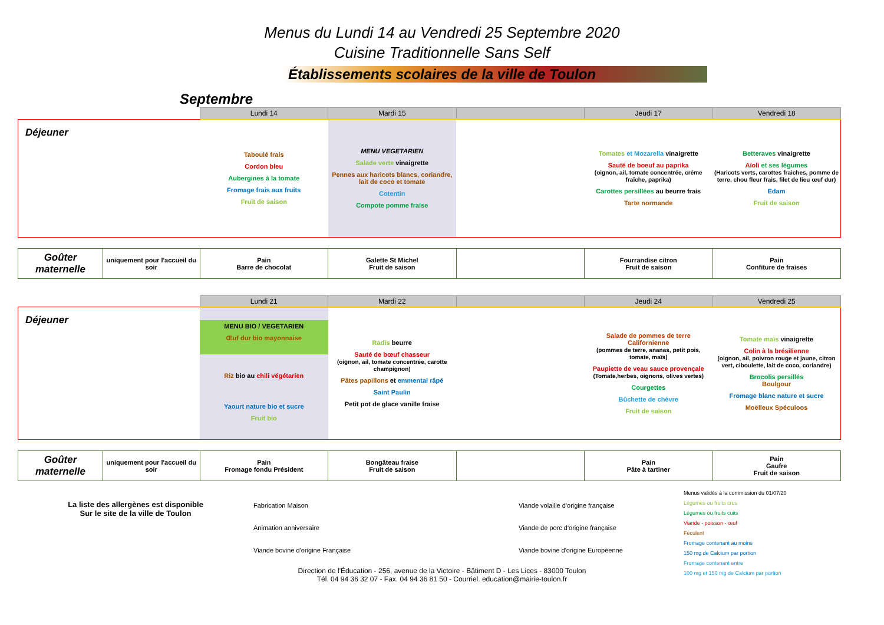Menus du Lundi 14 au Vendredi 25 Septembre 2020
Cuisine Traditionnelle Sans Self
Établissements scolaires de la ville de Toulon
Septembre
| | | Lundi 14 | Mardi 15 | | Jeudi 17 | Vendredi 18 |
| --- | --- | --- | --- | --- | --- | --- |
| Déjeuner | | Taboulé frais Cordon bleu Aubergines à la tomate Fromage frais aux fruits Fruit de saison | MENU VEGETARIEN Salade verte vinaigrette Pennes aux haricots blancs, coriandre, lait de coco et tomate Cotentin Compote pomme fraise | | Tomates et Mozarella vinaigrette Sauté de boeuf au paprika (oignon, ail, tomate concentrée, crème fraîche, paprika) Carottes persillées au beurre frais Tarte normande | Betteraves vinaigrette Aïoli et ses légumes (Haricots verts, carottes fraiches, pomme de terre, chou fleur frais, filet de lieu œuf dur) Edam Fruit de saison |
| Goûter maternelle | uniquement pour l'accueil du soir | Pain Barre de chocolat | Galette St Michel Fruit de saison | | Fourrandise citron Fruit de saison | Pain Confiture de fraises |
| | | Lundi 21 | Mardi 22 | | Jeudi 24 | Vendredi 25 |
| --- | --- | --- | --- | --- | --- | --- |
| Déjeuner | | MENU BIO / VEGETARIEN Œuf dur bio mayonnaise Riz bio au chili végétarien Yaourt nature bio et sucre Fruit bio | Radis beurre Sauté de bœuf chasseur (oignon, ail, tomate concentrée, carotte champignon) Pâtes papillons et emmental râpé Saint Paulin Petit pot de glace vanille fraise | | Salade de pommes de terre Californienne (pommes de terre, ananas, petit pois, tomate, maïs) Paupiette de veau sauce provençale (Tomate,herbes, oignons, olives vertes) Courgettes Bûchette de chèvre Fruit de saison | Tomate maïs vinaigrette Colin à la brésilienne (oignon, ail, poivron rouge et jaune, citron vert, ciboulette, lait de coco, coriandre) Brocolis persillés Boulgour Fromage blanc nature et sucre Moëlleux Spéculoos |
| Goûter maternelle | uniquement pour l'accueil du soir | Pain Fromage fondu Président | Bongâteau fraise Fruit de saison | | Pain Pâte à tartiner | Pain Gaufre Fruit de saison |
La liste des allergènes est disponible
Sur le site de la ville de Toulon
Fabrication Maison
Animation anniversaire
Viande bovine d'origine Française
Viande volaille d'origine française
Viande de porc d'origine française
Viande bovine d'origine Européenne
Menus validés à la commission du 01/07/20
Légumes ou fruits crus
Légumes ou fruits cuits
Viande - poisson - œuf
Féculent
Fromage contenant au moins
150 mg de Calcium par portion
Fromage contenant entre
100 mg et 150 mg de Calcium par portion
Direction de l'Éducation - 256, avenue de la Victoire - Bâtiment D - Les Lices - 83000 Toulon
Tél. 04 94 36 32 07 - Fax. 04 94 36 81 50 - Courriel. education@mairie-toulon.fr